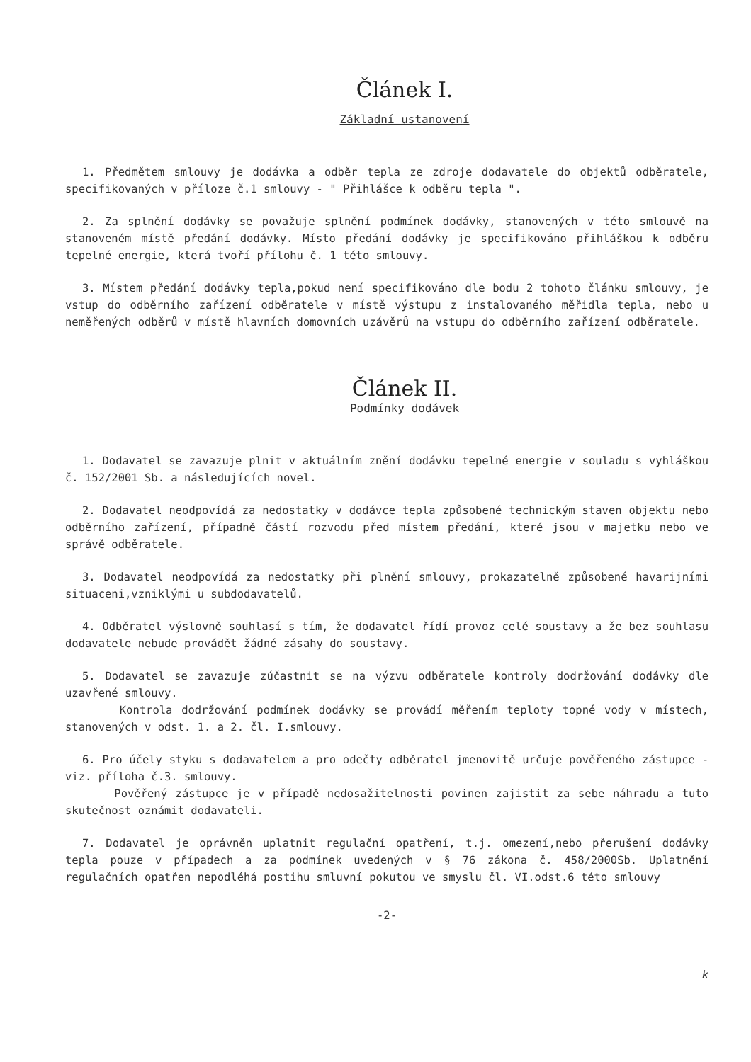Článek I.
Základní ustanovení
1. Předmětem smlouvy je dodávka a odběr tepla ze zdroje dodavatele do objektů odběratele, specifikovaných v příloze č.1 smlouvy - " Přihlášce k odběru tepla ".
2. Za splnění dodávky se považuje splnění podmínek dodávky, stanovených v této smlouvě na stanoveném místě předání dodávky. Místo předání dodávky je specifikováno přihláškou k odběru tepelné energie, která tvoří přílohu č. 1 této smlouvy.
3. Místem předání dodávky tepla,pokud není specifikováno dle bodu 2 tohoto článku smlouvy, je vstup do odběrního zařízení odběratele v místě výstupu z instalovaného měřidla tepla, nebo u neměřených odběrů v místě hlavních domovních uzávěrů na vstupu do odběrního zařízení odběratele.
Článek II.
Podmínky dodávek
1. Dodavatel se zavazuje plnit v aktuálním znění dodávku tepelné energie v souladu s vyhláškou č. 152/2001 Sb. a následujících novel.
2. Dodavatel neodpovídá za nedostatky v dodávce tepla způsobené technickým staven objektu nebo odběrního zařízení, případně částí rozvodu před místem předání, které jsou v majetku nebo ve správě odběratele.
3. Dodavatel neodpovídá za nedostatky při plnění smlouvy, prokazatelně způsobené havarijními situaceni,vzniklými u subdodavatelů.
4. Odběratel výslovně souhlasí s tím, že dodavatel řídí provoz celé soustavy a že bez souhlasu dodavatele nebude provádět žádné zásahy do soustavy.
5. Dodavatel se zavazuje zúčastnit se na výzvu odběratele kontroly dodržování dodávky dle uzavřené smlouvy.
Kontrola dodržování podmínek dodávky se provádí měřením teploty topné vody v místech, stanovených v odst. 1. a 2. čl. I.smlouvy.
6. Pro účely styku s dodavatelem a pro odečty odběratel jmenovitě určuje pověřeného zástupce - viz. příloha č.3. smlouvy.
Pověřený zástupce je v případě nedosažitelnosti povinen zajistit za sebe náhradu a tuto skutečnost oznámit dodavateli.
7. Dodavatel je oprávněn uplatnit regulační opatření, t.j. omezení,nebo přerušení dodávky tepla pouze v případech a za podmínek uvedených v § 76 zákona č. 458/2000Sb. Uplatnění regulačních opatřen nepodléhá postihu smluvní pokutou ve smyslu čl. VI.odst.6 této smlouvy
-2-
k